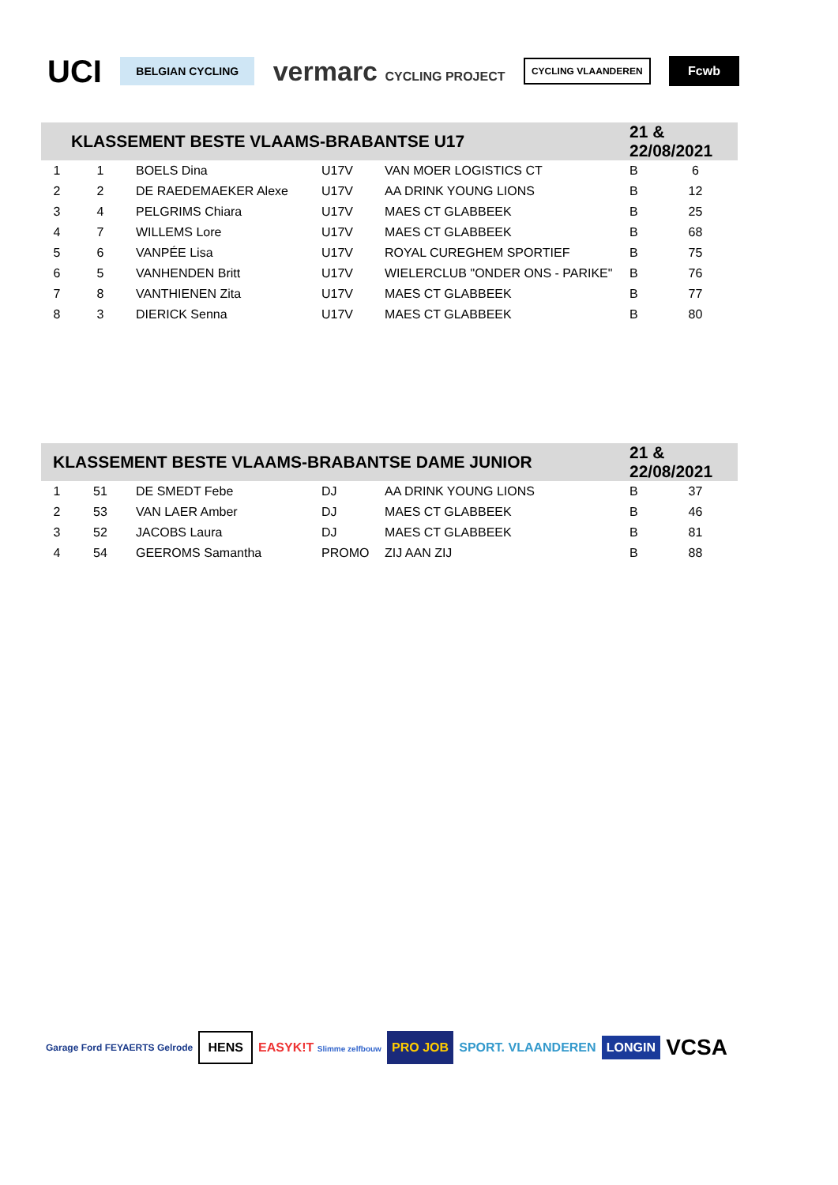UCI BELGIAN CYCLING vermarc CYCLING PROJECT CYCLING VLAANDEREN Fcwb
| KLASSEMENT BESTE VLAAMS-BRABANTSE U17 | | | | | 21 & 22/08/2021 | |
| --- | --- | --- | --- | --- | --- | --- |
| 1 | 1 | BOELS Dina | U17V | VAN MOER LOGISTICS CT | B | 6 |
| 2 | 2 | DE RAEDEMAEKER Alexe | U17V | AA DRINK YOUNG LIONS | B | 12 |
| 3 | 4 | PELGRIMS Chiara | U17V | MAES CT GLABBEEK | B | 25 |
| 4 | 7 | WILLEMS Lore | U17V | MAES CT GLABBEEK | B | 68 |
| 5 | 6 | VANPÉE Lisa | U17V | ROYAL CUREGHEM SPORTIEF | B | 75 |
| 6 | 5 | VANHENDEN Britt | U17V | WIELERCLUB "ONDER ONS - PARIKE" | B | 76 |
| 7 | 8 | VANTHIENEN Zita | U17V | MAES CT GLABBEEK | B | 77 |
| 8 | 3 | DIERICK Senna | U17V | MAES CT GLABBEEK | B | 80 |
| KLASSEMENT BESTE VLAAMS-BRABANTSE DAME JUNIOR | | | | | 21 & 22/08/2021 | |
| --- | --- | --- | --- | --- | --- | --- |
| 1 | 51 | DE SMEDT Febe | DJ | AA DRINK YOUNG LIONS | B | 37 |
| 2 | 53 | VAN LAER Amber | DJ | MAES CT GLABBEEK | B | 46 |
| 3 | 52 | JACOBS Laura | DJ | MAES CT GLABBEEK | B | 81 |
| 4 | 54 | GEEROMS Samantha | PROMO | ZIJ AAN ZIJ | B | 88 |
Garage Ford FEYAERTS Gelrode HENS EASYK!T Slimme zelfbouw PRO JOB SPORT. VLAANDEREN LONGIN VCSA